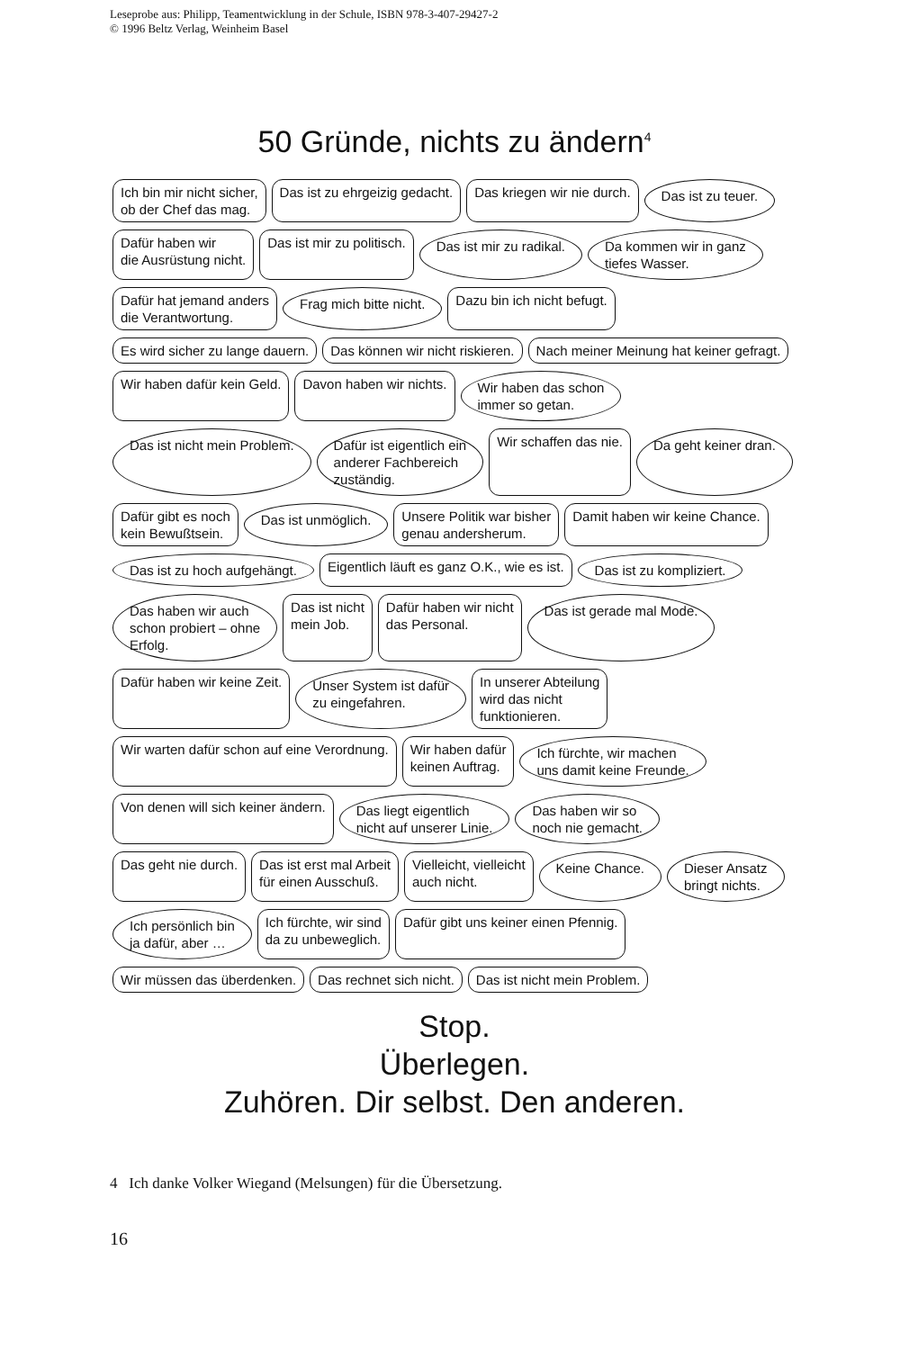Leseprobe aus: Philipp, Teamentwicklung in der Schule, ISBN 978-3-407-29427-2
© 1996 Beltz Verlag, Weinheim Basel
50 Gründe, nichts zu ändern<sup>4</sup>
Ich bin mir nicht sicher,
ob der Chef das mag.
Das ist zu ehrgeizig gedacht.
Das kriegen wir nie durch.
Das ist zu teuer.
Dafür haben wir
die Ausrüstung nicht.
Das ist mir zu politisch.
Das ist mir zu radikal.
Da kommen wir in ganz
tiefes Wasser.
Dafür hat jemand anders
die Verantwortung.
Frag mich bitte nicht.
Dazu bin ich nicht befugt.
Es wird sicher zu lange dauern.
Das können wir nicht riskieren.
Nach meiner Meinung hat keiner gefragt.
Wir haben dafür kein Geld.
Davon haben wir nichts.
Wir haben das schon
immer so getan.
Das ist nicht mein Problem.
Dafür ist eigentlich ein
anderer Fachbereich
zuständig.
Wir schaffen das nie.
Da geht keiner dran.
Dafür gibt es noch
kein Bewußtsein.
Das ist unmöglich.
Unsere Politik war bisher
genau andersherum.
Damit haben wir keine Chance.
Das ist zu hoch aufgehängt.
Eigentlich läuft es ganz O.K., wie es ist.
Das ist zu kompliziert.
Das haben wir auch
schon probiert – ohne
Erfolg.
Das ist nicht
mein Job.
Dafür haben wir nicht
das Personal.
Das ist gerade mal Mode.
Dafür haben wir keine Zeit.
Unser System ist dafür
zu eingefahren.
In unserer Abteilung
wird das nicht
funktionieren.
Wir warten dafür schon auf eine Verordnung.
Wir haben dafür
keinen Auftrag.
Ich fürchte, wir machen
uns damit keine Freunde.
Von denen will sich keiner ändern.
Das liegt eigentlich
nicht auf unserer Linie.
Das haben wir so
noch nie gemacht.
Das geht nie durch.
Das ist erst mal Arbeit
für einen Ausschuß.
Vielleicht, vielleicht
auch nicht.
Keine Chance.
Dieser Ansatz
bringt nichts.
Ich persönlich bin
ja dafür, aber …
Ich fürchte, wir sind
da zu unbeweglich.
Dafür gibt uns keiner einen Pfennig.
Wir müssen das überdenken.
Das rechnet sich nicht.
Das ist nicht mein Problem.
Stop.
Überlegen.
Zuhören. Dir selbst. Den anderen.
4 Ich danke Volker Wiegand (Melsungen) für die Übersetzung.
16